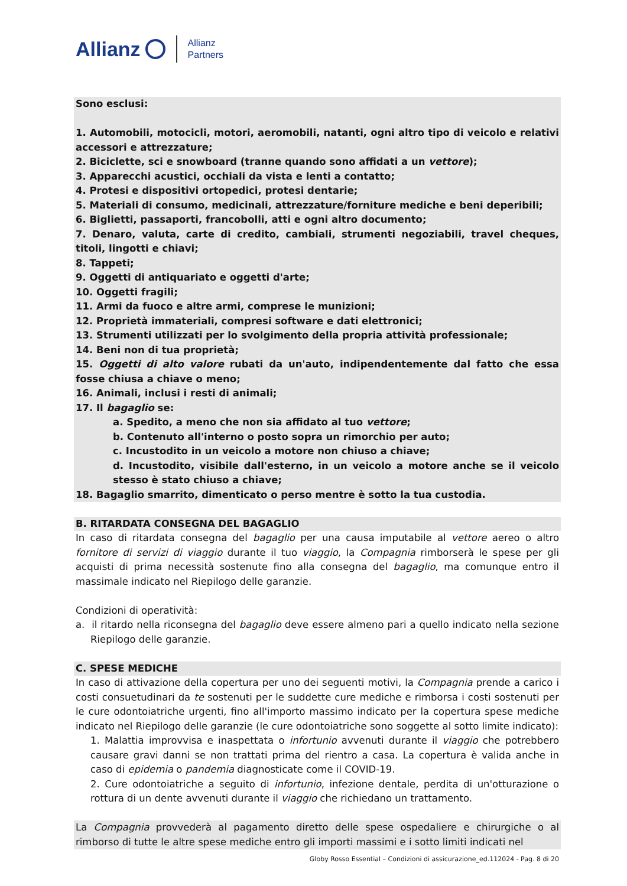Allianz Allianz
Partners
Sono esclusi:
1. Automobili, motocicli, motori, aeromobili, natanti, ogni altro tipo di veicolo e relativi accessori e attrezzature;
2. Biciclette, sci e snowboard (tranne quando sono affidati a un vettore);
3. Apparecchi acustici, occhiali da vista e lenti a contatto;
4. Protesi e dispositivi ortopedici, protesi dentarie;
5. Materiali di consumo, medicinali, attrezzature/forniture mediche e beni deperibili;
6. Biglietti, passaporti, francobolli, atti e ogni altro documento;
7. Denaro, valuta, carte di credito, cambiali, strumenti negoziabili, travel cheques, titoli, lingotti e chiavi;
8. Tappeti;
9. Oggetti di antiquariato e oggetti d'arte;
10. Oggetti fragili;
11. Armi da fuoco e altre armi, comprese le munizioni;
12. Proprietà immateriali, compresi software e dati elettronici;
13. Strumenti utilizzati per lo svolgimento della propria attività professionale;
14. Beni non di tua proprietà;
15. Oggetti di alto valore rubati da un'auto, indipendentemente dal fatto che essa fosse chiusa a chiave o meno;
16. Animali, inclusi i resti di animali;
17. Il bagaglio se:
a. Spedito, a meno che non sia affidato al tuo vettore;
b. Contenuto all'interno o posto sopra un rimorchio per auto;
c. Incustodito in un veicolo a motore non chiuso a chiave;
d. Incustodito, visibile dall'esterno, in un veicolo a motore anche se il veicolo stesso è stato chiuso a chiave;
18. Bagaglio smarrito, dimenticato o perso mentre è sotto la tua custodia.
B. RITARDATA CONSEGNA DEL BAGAGLIO
In caso di ritardata consegna del bagaglio per una causa imputabile al vettore aereo o altro fornitore di servizi di viaggio durante il tuo viaggio, la Compagnia rimborserà le spese per gli acquisti di prima necessità sostenute fino alla consegna del bagaglio, ma comunque entro il massimale indicato nel Riepilogo delle garanzie.
Condizioni di operatività:
a. il ritardo nella riconsegna del bagaglio deve essere almeno pari a quello indicato nella sezione Riepilogo delle garanzie.
C. SPESE MEDICHE
In caso di attivazione della copertura per uno dei seguenti motivi, la Compagnia prende a carico i costi consuetudinari da te sostenuti per le suddette cure mediche e rimborsa i costi sostenuti per le cure odontoiatriche urgenti, fino all'importo massimo indicato per la copertura spese mediche indicato nel Riepilogo delle garanzie (le cure odontoiatriche sono soggette al sotto limite indicato):
1. Malattia improvvisa e inaspettata o infortunio avvenuti durante il viaggio che potrebbero causare gravi danni se non trattati prima del rientro a casa. La copertura è valida anche in caso di epidemia o pandemia diagnosticate come il COVID-19.
2. Cure odontoiatriche a seguito di infortunio, infezione dentale, perdita di un'otturazione o rottura di un dente avvenuti durante il viaggio che richiedano un trattamento.
La Compagnia provvederà al pagamento diretto delle spese ospedaliere e chirurgiche o al rimborso di tutte le altre spese mediche entro gli importi massimi e i sotto limiti indicati nel
Globy Rosso Essential – Condizioni di assicurazione_ed.112024 - Pag. 8 di 20